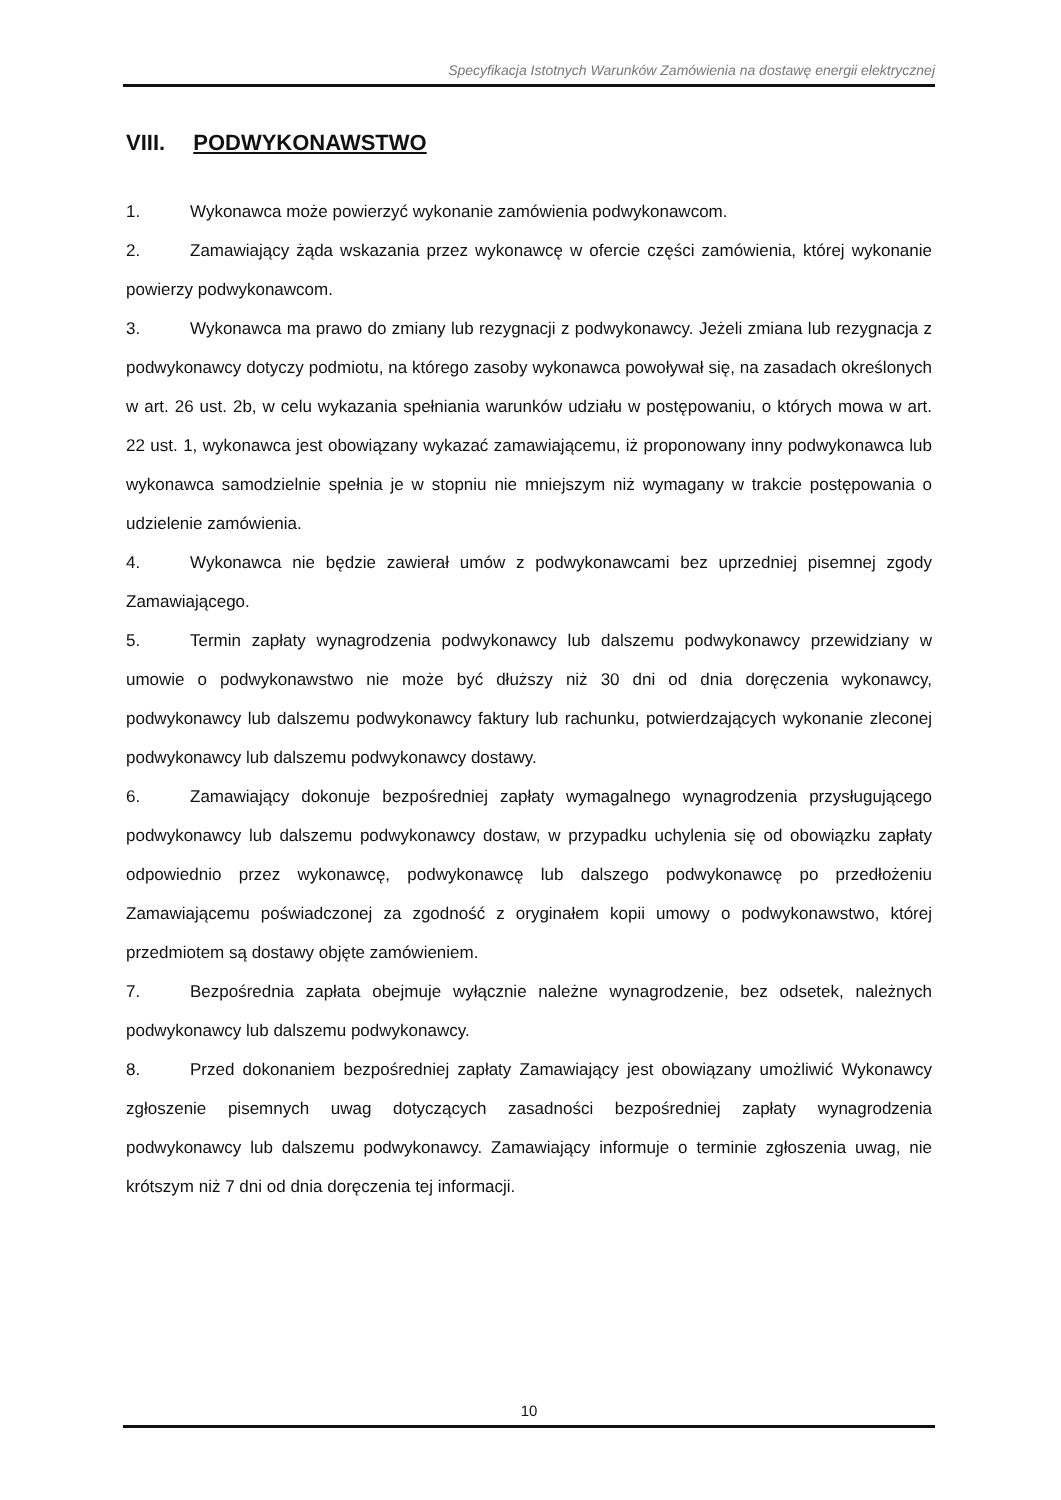Specyfikacja Istotnych Warunków Zamówienia na dostawę energii elektrycznej
VIII. PODWYKONAWSTWO
1. Wykonawca może powierzyć wykonanie zamówienia podwykonawcom.
2. Zamawiający żąda wskazania przez wykonawcę w ofercie części zamówienia, której wykonanie powierzy podwykonawcom.
3. Wykonawca ma prawo do zmiany lub rezygnacji z podwykonawcy. Jeżeli zmiana lub rezygnacja z podwykonawcy dotyczy podmiotu, na którego zasoby wykonawca powoływał się, na zasadach określonych w art. 26 ust. 2b, w celu wykazania spełniania warunków udziału w postępowaniu, o których mowa w art. 22 ust. 1, wykonawca jest obowiązany wykazać zamawiającemu, iż proponowany inny podwykonawca lub wykonawca samodzielnie spełnia je w stopniu nie mniejszym niż wymagany w trakcie postępowania o udzielenie zamówienia.
4. Wykonawca nie będzie zawierał umów z podwykonawcami bez uprzedniej pisemnej zgody Zamawiającego.
5. Termin zapłaty wynagrodzenia podwykonawcy lub dalszemu podwykonawcy przewidziany w umowie o podwykonawstwo nie może być dłuższy niż 30 dni od dnia doręczenia wykonawcy, podwykonawcy lub dalszemu podwykonawcy faktury lub rachunku, potwierdzających wykonanie zleconej podwykonawcy lub dalszemu podwykonawcy dostawy.
6. Zamawiający dokonuje bezpośredniej zapłaty wymagalnego wynagrodzenia przysługującego podwykonawcy lub dalszemu podwykonawcy dostaw, w przypadku uchylenia się od obowiązku zapłaty odpowiednio przez wykonawcę, podwykonawcę lub dalszego podwykonawcę po przedłożeniu Zamawiającemu poświadczonej za zgodność z oryginałem kopii umowy o podwykonawstwo, której przedmiotem są dostawy objęte zamówieniem.
7. Bezpośrednia zapłata obejmuje wyłącznie należne wynagrodzenie, bez odsetek, należnych podwykonawcy lub dalszemu podwykonawcy.
8. Przed dokonaniem bezpośredniej zapłaty Zamawiający jest obowiązany umożliwić Wykonawcy zgłoszenie pisemnych uwag dotyczących zasadności bezpośredniej zapłaty wynagrodzenia podwykonawcy lub dalszemu podwykonawcy. Zamawiający informuje o terminie zgłoszenia uwag, nie krótszym niż 7 dni od dnia doręczenia tej informacji.
10